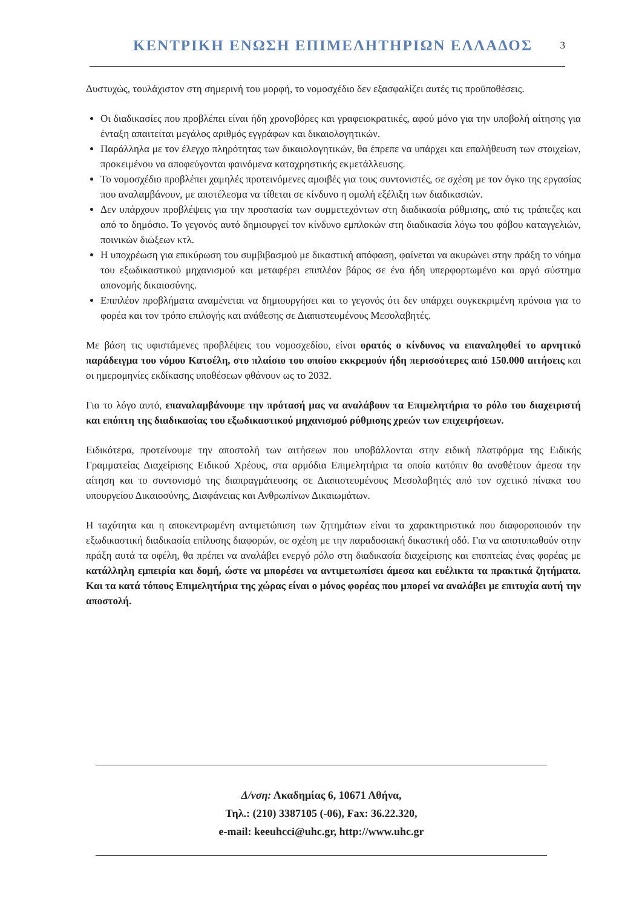ΚΕΝΤΡΙΚΗ ΕΝΩΣΗ ΕΠΙΜΕΛΗΤΗΡΙΩΝ ΕΛΛΑΔΟΣ
3
Δυστυχώς, τουλάχιστον στη σημερινή του μορφή, το νομοσχέδιο δεν εξασφαλίζει αυτές τις προϋποθέσεις.
Οι διαδικασίες που προβλέπει είναι ήδη χρονοβόρες και γραφειοκρατικές, αφού μόνο για την υποβολή αίτησης για ένταξη απαιτείται μεγάλος αριθμός εγγράφων και δικαιολογητικών.
Παράλληλα με τον έλεγχο πληρότητας των δικαιολογητικών, θα έπρεπε να υπάρχει και επαλήθευση των στοιχείων, προκειμένου να αποφεύγονται φαινόμενα καταχρηστικής εκμετάλλευσης.
Το νομοσχέδιο προβλέπει χαμηλές προτεινόμενες αμοιβές για τους συντονιστές, σε σχέση με τον όγκο της εργασίας που αναλαμβάνουν, με αποτέλεσμα να τίθεται σε κίνδυνο η ομαλή εξέλιξη των διαδικασιών.
Δεν υπάρχουν προβλέψεις για την προστασία των συμμετεχόντων στη διαδικασία ρύθμισης, από τις τράπεζες και από το δημόσιο. Το γεγονός αυτό δημιουργεί τον κίνδυνο εμπλοκών στη διαδικασία λόγω του φόβου καταγγελιών, ποινικών διώξεων κτλ.
Η υποχρέωση για επικύρωση του συμβιβασμού με δικαστική απόφαση, φαίνεται να ακυρώνει στην πράξη το νόημα του εξωδικαστικού μηχανισμού και μεταφέρει επιπλέον βάρος σε ένα ήδη υπερφορτωμένο και αργό σύστημα απονομής δικαιοσύνης.
Επιπλέον προβλήματα αναμένεται να δημιουργήσει και το γεγονός ότι δεν υπάρχει συγκεκριμένη πρόνοια για το φορέα και τον τρόπο επιλογής και ανάθεσης σε Διαπιστευμένους Μεσολαβητές.
Με βάση τις υφιστάμενες προβλέψεις του νομοσχεδίου, είναι ορατός ο κίνδυνος να επαναληφθεί το αρνητικό παράδειγμα του νόμου Κατσέλη, στο πλαίσιο του οποίου εκκρεμούν ήδη περισσότερες από 150.000 αιτήσεις και οι ημερομηνίες εκδίκασης υποθέσεων φθάνουν ως το 2032.
Για το λόγο αυτό, επαναλαμβάνουμε την πρότασή μας να αναλάβουν τα Επιμελητήρια το ρόλο του διαχειριστή και επόπτη της διαδικασίας του εξωδικαστικού μηχανισμού ρύθμισης χρεών των επιχειρήσεων.
Ειδικότερα, προτείνουμε την αποστολή των αιτήσεων που υποβάλλονται στην ειδική πλατφόρμα της Ειδικής Γραμματείας Διαχείρισης Ειδικού Χρέους, στα αρμόδια Επιμελητήρια τα οποία κατόπιν θα αναθέτουν άμεσα την αίτηση και το συντονισμό της διαπραγμάτευσης σε Διαπιστευμένους Μεσολαβητές από τον σχετικό πίνακα του υπουργείου Δικαιοσύνης, Διαφάνειας και Ανθρωπίνων Δικαιωμάτων.
Η ταχύτητα και η αποκεντρωμένη αντιμετώπιση των ζητημάτων είναι τα χαρακτηριστικά που διαφοροποιούν την εξωδικαστική διαδικασία επίλυσης διαφορών, σε σχέση με την παραδοσιακή δικαστική οδό. Για να αποτυπωθούν στην πράξη αυτά τα οφέλη, θα πρέπει να αναλάβει ενεργό ρόλο στη διαδικασία διαχείρισης και εποπτείας ένας φορέας με κατάλληλη εμπειρία και δομή, ώστε να μπορέσει να αντιμετωπίσει άμεσα και ευέλικτα τα πρακτικά ζητήματα. Και τα κατά τόπους Επιμελητήρια της χώρας είναι ο μόνος φορέας που μπορεί να αναλάβει με επιτυχία αυτή την αποστολή.
Δ/νση: Ακαδημίας 6, 10671 Αθήνα,
Τηλ.: (210) 3387105 (-06), Fax: 36.22.320,
e-mail: keeuhcci@uhc.gr, http://www.uhc.gr